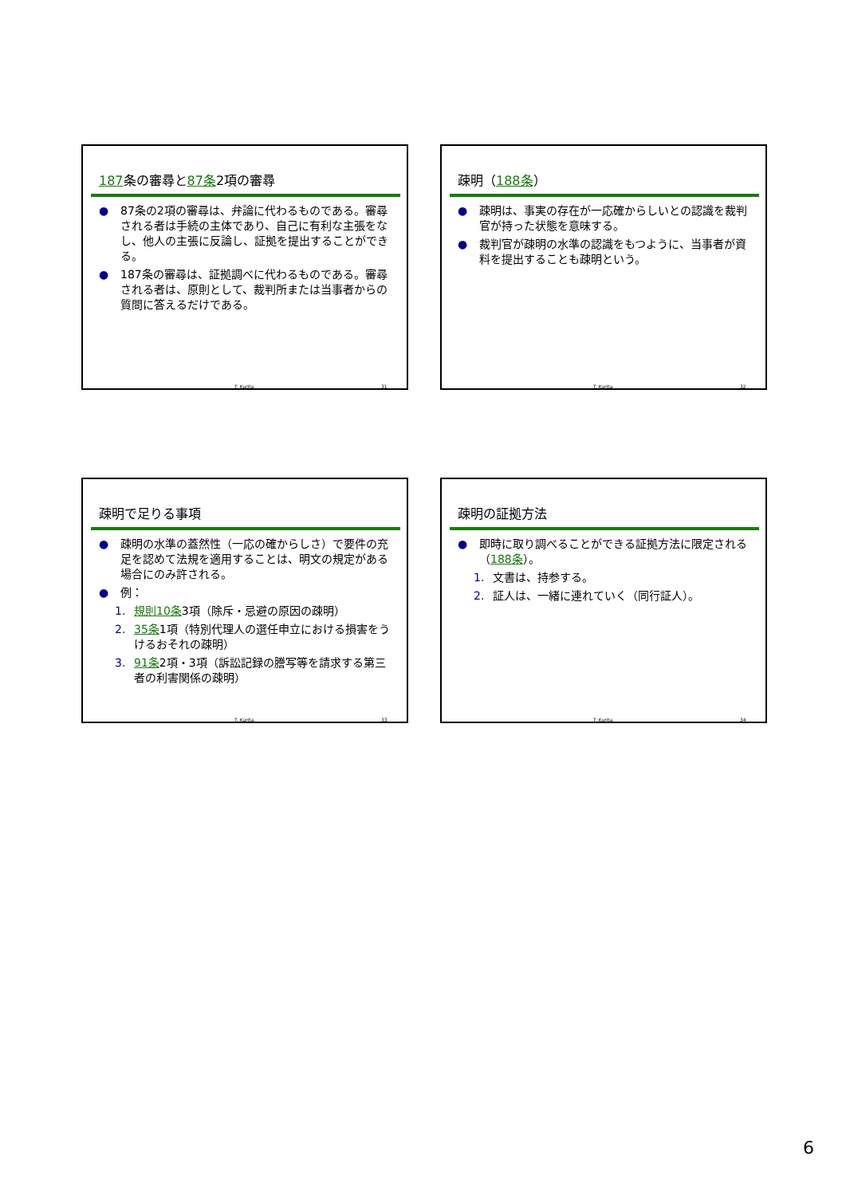187条の審尋と87条2項の審尋
● 87条の2項の審尋は、弁論に代わるものである。審尋される者は手続の主体であり、自己に有利な主張をなし、他人の主張に反論し、証拠を提出することができる。
● 187条の審尋は、証拠調べに代わるものである。審尋される者は、原則として、裁判所または当事者からの質問に答えるだけである。
T. Kurita 31
疎明（188条）
● 疎明は、事実の存在が一応確からしいとの認識を裁判官が持った状態を意味する。
● 裁判官が疎明の水準の認識をもつように、当事者が資料を提出することも疎明という。
T. Kurita 32
疎明で足りる事項
● 疎明の水準の蓋然性（一応の確からしさ）で要件の充足を認めて法規を適用することは、明文の規定がある場合にのみ許される。
● 例：
1. 規則10条3項（除斥・忌避の原因の疎明）
2. 35条1項（特別代理人の選任申立における損害をうけるおそれの疎明）
3. 91条2項・3項（訴訟記録の謄写等を請求する第三者の利害関係の疎明）
T. Kurita 33
疎明の証拠方法
● 即時に取り調べることができる証拠方法に限定される（188条）。
1. 文書は、持参する。
2. 証人は、一緒に連れていく（同行証人）。
T. Kurita 34
6